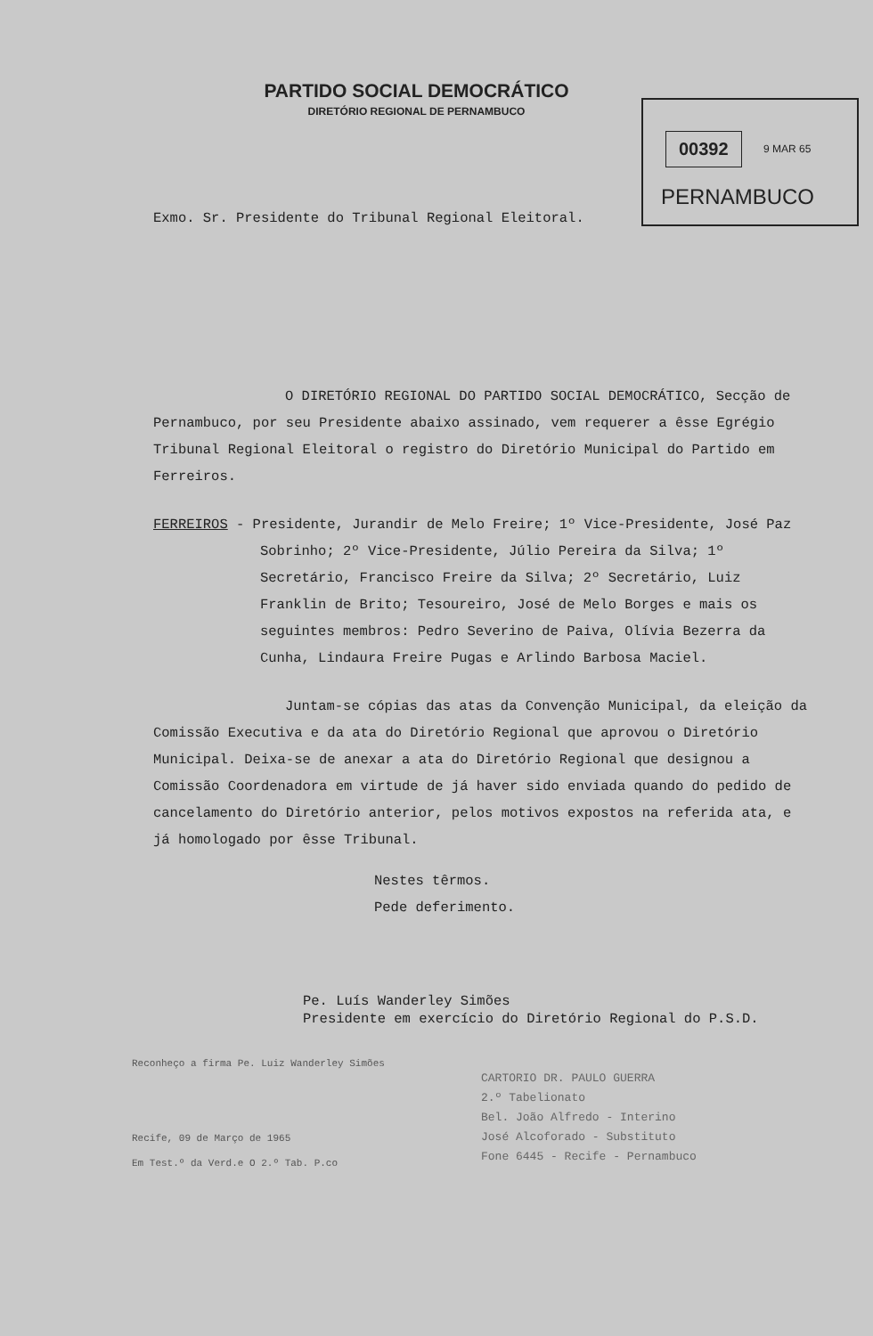PARTIDO SOCIAL DEMOCRÁTICO
DIRETÓRIO REGIONAL DE PERNAMBUCO
00392 9 MAR 65
PERNAMBUCO
Exmo. Sr. Presidente do Tribunal Regional Eleitoral.
O DIRETÓRIO REGIONAL DO PARTIDO SOCIAL DEMOCRÁTICO, Secção de Pernambuco, por seu Presidente abaixo assinado, vem requerer a êsse Egrégio Tribunal Regional Eleitoral o registro do Diretório Municipal do Partido em Ferreiros.
FERREIROS - Presidente, Jurandir de Melo Freire; 1º Vice-Presidente, José Paz Sobrinho; 2º Vice-Presidente, Júlio Pereira da Silva; 1º Secretário, Francisco Freire da Silva; 2º Secretário, Luiz Franklin de Brito; Tesoureiro, José de Melo Borges e mais os seguintes membros: Pedro Severino de Paiva, Olívia Bezerra da Cunha, Lindaura Freire Pugas e Arlindo Barbosa Maciel.
Juntam-se cópias das atas da Convenção Municipal, da eleição da Comissão Executiva e da ata do Diretório Regional que aprovou o Diretório Municipal. Deixa-se de anexar a ata do Diretório Regional que designou a Comissão Coordenadora em virtude de já haver sido enviada quando do pedido de cancelamento do Diretório anterior, pelos motivos expostos na referida ata, e já homologado por êsse Tribunal.
Nestes têrmos.
Pede deferimento.
Pe. Luís Wanderley Simões
Presidente em exercício do Diretório Regional do P.S.D.
Reconheço a firma Pe. Luiz Wanderley Simões
Recife, 09 de Março de 1965
Em Test.º da Verd.e O 2.º Tab. P.co
CARTORIO DR. PAULO GUERRA
2.º Tabelionato
Bel. João Alfredo - Interino
José Alcoforado - Substituto
Fone 6445 - Recife - Pernambuco